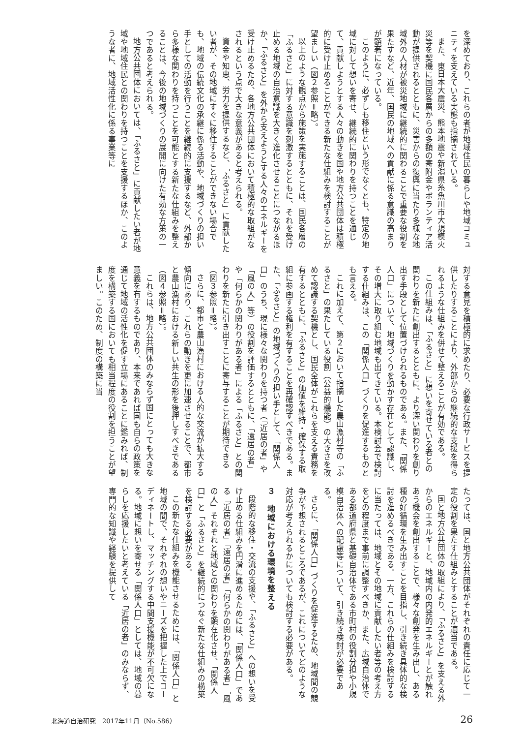を深めており、これらの者が地域住民の暮らしや地域コミュニティを支えている実態も指摘されている。
また、東日本大震災、熊本地震や新潟県糸魚川市大規模火災等を契機に国民各層からの多額の寄附金やボランティア活動が提供されるとともに、災害からの復興に当たり多様な地域外の人材が被災地域に継続的に関わることで重要な役割を果たすなど、近年、国民の地域への貢献に係る意識の高まりが顕著になっている。
このように、必ずしも移住という形でなくとも、特定の地域に対して想いを寄せ、継続的に関わりを持つことを通じて、貢献しようとする人々の動きを国や地方公共団体は積極的に受け止めることができる新たな仕組みを検討することが望ましい（図２参照＝略）。
以上のような観点から施策を実施することは、国民各層の「ふるさと」に対する意識を刺激するとともに、それを受け止める地域の自治意識を大きく進化させることにつながるほか、「ふるさと」を外から支えようとする人々のエネルギーを受け止めるため、各地方公共団体において積極的な取組がなされるという点で大きな意義があると考えられる。
資金や知恵、労力を提供するなど、「ふるさと」に貢献したい者が、その地域にすぐに移住することができない場合でも、地域の伝統文化の承継に係る活動や、地域づくりの担い手としての活動を行うことを継続的に支援するなど、外部から多様な関わりを持つことを可能とする新たな仕組みを整えることは、今後の地域づくりの展開に向けた有効な方策の一つであると考えられる。
地方公共団体においては、「ふるさと」に貢献したい者が地域や地域住民との関わりを持つことを支援するほか、このような者に、地域活性化に係る事業等に
対する意見を積極的に求めたり、必要な行政サービスを提供したりすることにより、外部からの継続的な支援を得られるような仕組みを併せて整えることが有効である。
この仕組みは、「ふるさと」に想いを寄せている者との関わりを新たに創出するとともに、より深い関わりを創り出す手段として位置づけられるものである。また、「関係人口」について、地域づくりを動かす存在として認識し、その増大に取り組む地域も出てきている。本検討会で検討する仕組みは、この「関係人口」づくりを促進するものとも言える。
これに加えて、第２において指摘した農山漁村等の「ふるさと」の果たしている役割（公益的機能）の大きさを改めて認識する契機とし、国民全体がこれらを支える責務を有するとともに、「ふるさと」の価値を維持・確保する取組に参画する権利を有することを再確認すべきである。また、「ふるさと」の地域づくりの担い手として、「関係人口」のうち、現に様々な関わりを持つ者（「近居の者」や「風の人」等）の役割を評価するとともに、「遠居の者」や「何らかの関わりがある者」による「ふるさと」との関わりを新たに引き出すことに寄与することが期待できる（図３参照＝略）。
さらに、都市と農山漁村における人的な交流が拡大する傾向にあり、これらの動きを更に加速させることで、都市と農山漁村における新しい共生の形を後押しすべきである（図４参照＝略）。
これらは、地方公共団体のみならず国にとっても大きな意義を有するものであり、本来であれば国も自らの政策を通じて地域の活性化を促す立場にあることに鑑みれば、制度を構築する国においても相当程度の役割を担うことが望ましい。このため、制度の構築に当
たっては、国と地方公共団体がそれぞれの責任に応じて一定の役割を果たす仕組みとすることが適当である。
国と地方公共団体の取組により、「ふるさと」を支える外からのエネルギーと、地域内の内発的エネルギーとが触れあう機会を創出することで、様々な創発を生み出し、ある種の好循環を生み出すことを目指し、引き続き具体的な検討を進めるべきである。一方、これらの仕組みを検討するに当たっては、地域とその地域に貢献したい者等の考え方をどの程度まで事前に調整すべきか、また、広域自治体である都道府県と基礎自治体である市町村の役割分担や小規模自治体への配慮等について、引き続き検討が必要である。
さらに、「関係人口」づくりを促進するため、地域間の競争が予想されるところであるが、これについてどのような対応が考えられるかについても検討する必要がある。
３　地域における環境を整える
段階的な移住・交流の支援や、「ふるさと」への想いを受け止める仕組みを円滑に進めるためには、「関係人口」である「近居の者」「遠居の者」「何らかの関わりがある者」「風の人」それぞれと地域との関わりを顕在化させ、「関係人口」と「ふるさと」を継続的につなぐ新たな仕組みの構築を検討する必要がある。
この新たな仕組みを機能させるためには、「関係人口」と地域の間で、それぞれの想いやニーズを把握した上でコーディネートし、マッチングする中間支援機能が不可欠になる。地域に想いを寄せる「関係人口」としては、地域の暮らしを応援したいと考えている「近居の者」のみならず、専門的な知識や経験を提供して
北海道自治研究　2017年11月（No.586） 26